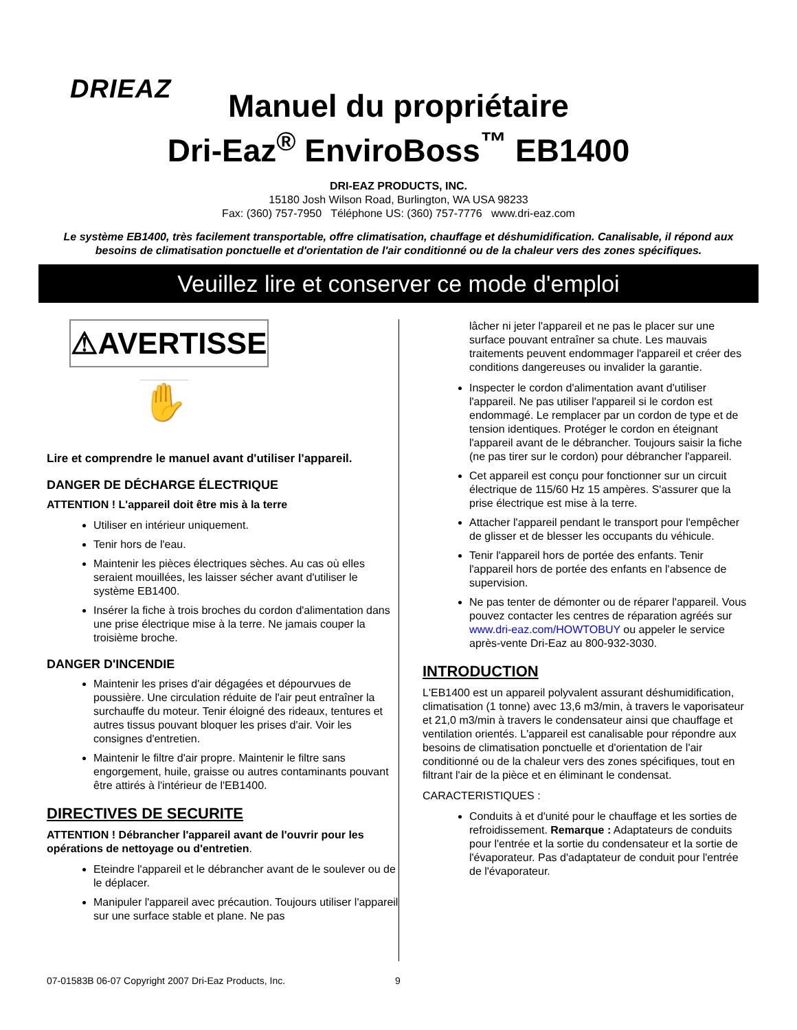DRIEAZ
Manuel du propriétaire
Dri-Eaz<sup>®</sup> EnviroBoss<sup>™</sup> EB1400
DRI-EAZ PRODUCTS, INC.
15180 Josh Wilson Road, Burlington, WA USA 98233
Fax: (360) 757-7950 Téléphone US: (360) 757-7776 www.dri-eaz.com
Le système EB1400, très facilement transportable, offre climatisation, chauffage et déshumidification. Canalisable, il répond aux besoins de climatisation ponctuelle et d'orientation de l'air conditionné ou de la chaleur vers des zones spécifiques.
Veuillez lire et conserver ce mode d'emploi
⚠AVERTISSE
✋
Lire et comprendre le manuel avant d'utiliser l'appareil.
DANGER DE DÉCHARGE ÉLECTRIQUE
ATTENTION ! L'appareil doit être mis à la terre
Utiliser en intérieur uniquement.
Tenir hors de l'eau.
Maintenir les pièces électriques sèches. Au cas où elles seraient mouillées, les laisser sécher avant d'utiliser le système EB1400.
Insérer la fiche à trois broches du cordon d'alimentation dans une prise électrique mise à la terre. Ne jamais couper la troisième broche.
DANGER D'INCENDIE
Maintenir les prises d'air dégagées et dépourvues de poussière. Une circulation réduite de l'air peut entraîner la surchauffe du moteur. Tenir éloigné des rideaux, tentures et autres tissus pouvant bloquer les prises d'air. Voir les consignes d'entretien.
Maintenir le filtre d'air propre. Maintenir le filtre sans engorgement, huile, graisse ou autres contaminants pouvant être attirés à l'intérieur de l'EB1400.
DIRECTIVES DE SECURITE
ATTENTION ! Débrancher l'appareil avant de l'ouvrir pour les opérations de nettoyage ou d'entretien.
Eteindre l'appareil et le débrancher avant de le soulever ou de le déplacer.
Manipuler l'appareil avec précaution. Toujours utiliser l'appareil sur une surface stable et plane. Ne pas
lâcher ni jeter l'appareil et ne pas le placer sur une surface pouvant entraîner sa chute. Les mauvais traitements peuvent endommager l'appareil et créer des conditions dangereuses ou invalider la garantie.
Inspecter le cordon d'alimentation avant d'utiliser l'appareil. Ne pas utiliser l'appareil si le cordon est endommagé. Le remplacer par un cordon de type et de tension identiques. Protéger le cordon en éteignant l'appareil avant de le débrancher. Toujours saisir la fiche (ne pas tirer sur le cordon) pour débrancher l'appareil.
Cet appareil est conçu pour fonctionner sur un circuit électrique de 115/60 Hz 15 ampères. S'assurer que la prise électrique est mise à la terre.
Attacher l'appareil pendant le transport pour l'empêcher de glisser et de blesser les occupants du véhicule.
Tenir l'appareil hors de portée des enfants. Tenir l'appareil hors de portée des enfants en l'absence de supervision.
Ne pas tenter de démonter ou de réparer l'appareil. Vous pouvez contacter les centres de réparation agréés sur www.dri-eaz.com/HOWTOBUY ou appeler le service après-vente Dri-Eaz au 800-932-3030.
INTRODUCTION
L'EB1400 est un appareil polyvalent assurant déshumidification, climatisation (1 tonne) avec 13,6 m3/min, à travers le vaporisateur et 21,0 m3/min à travers le condensateur ainsi que chauffage et ventilation orientés. L'appareil est canalisable pour répondre aux besoins de climatisation ponctuelle et d'orientation de l'air conditionné ou de la chaleur vers des zones spécifiques, tout en filtrant l'air de la pièce et en éliminant le condensat.
CARACTERISTIQUES :
Conduits à et d'unité pour le chauffage et les sorties de refroidissement. Remarque : Adaptateurs de conduits pour l'entrée et la sortie du condensateur et la sortie de l'évaporateur. Pas d'adaptateur de conduit pour l'entrée de l'évaporateur.
07-01583B 06-07 Copyright 2007 Dri-Eaz Products, Inc.
9